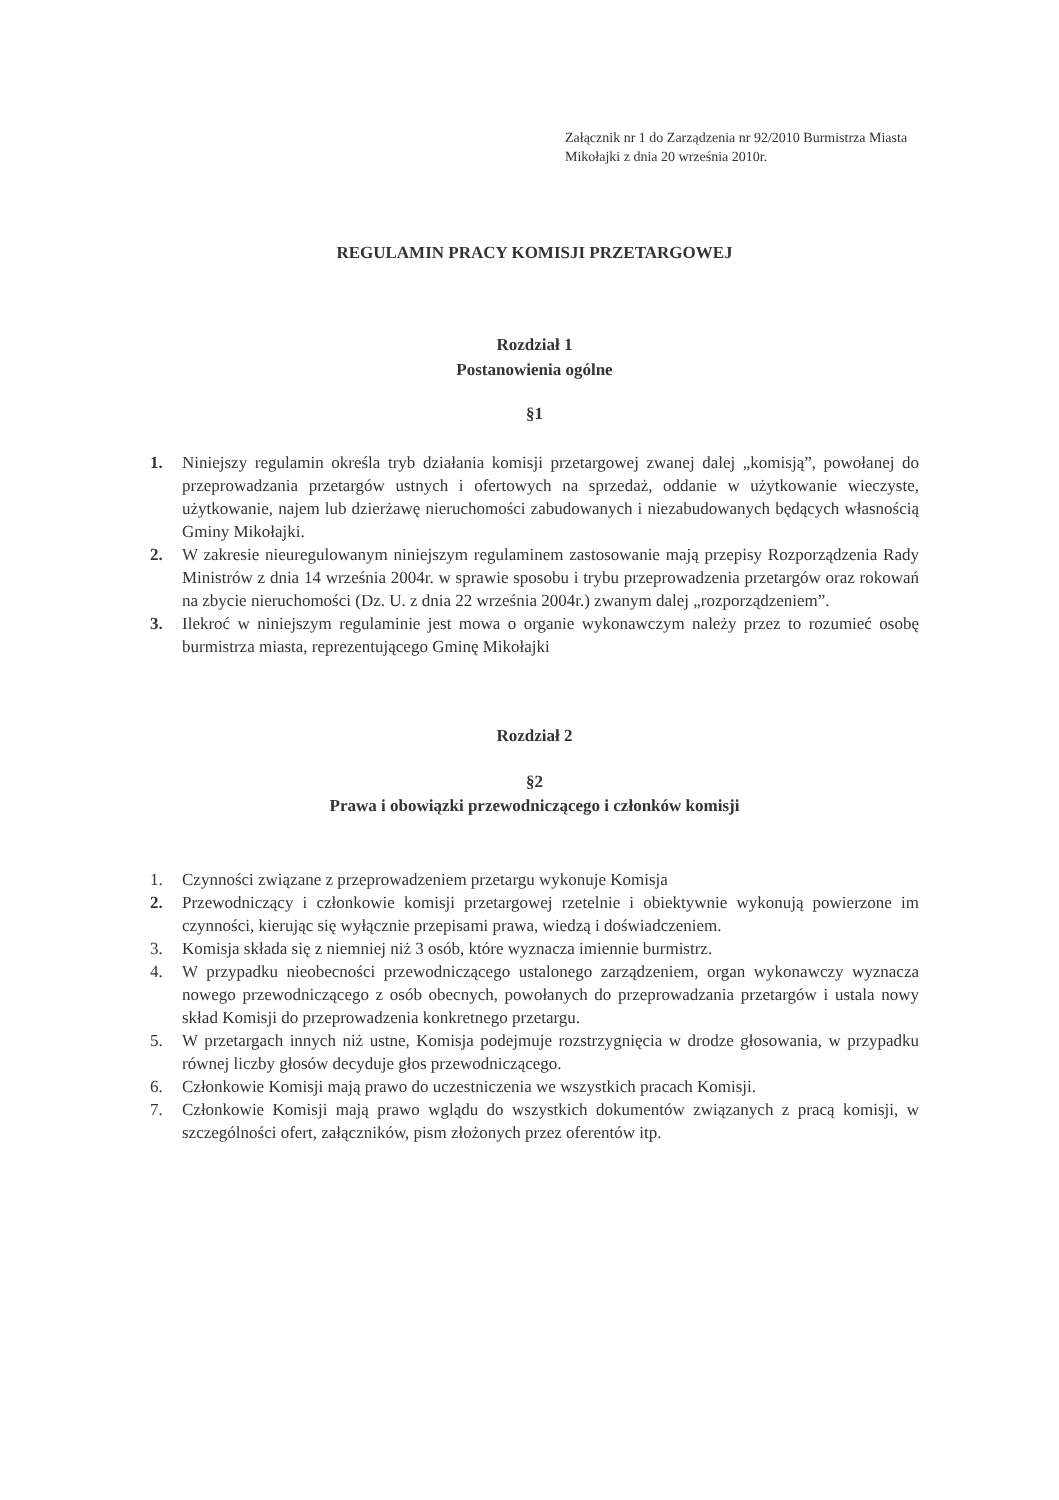Załącznik nr 1 do Zarządzenia nr 92/2010 Burmistrza Miasta Mikołajki z dnia 20 września 2010r.
REGULAMIN PRACY KOMISJI PRZETARGOWEJ
Rozdział 1
Postanowienia ogólne
§1
1. Niniejszy regulamin określa tryb działania komisji przetargowej zwanej dalej „komisją”, powołanej do przeprowadzania przetargów ustnych i ofertowych na sprzedaż, oddanie w użytkowanie wieczyste, użytkowanie, najem lub dzierżawę nieruchomości zabudowanych i niezabudowanych będących własnością Gminy Mikołajki.
2. W zakresie nieuregulowanym niniejszym regulaminem zastosowanie mają przepisy Rozporządzenia Rady Ministrów z dnia 14 września 2004r. w sprawie sposobu i trybu przeprowadzenia przetargów oraz rokowań na zbycie nieruchomości (Dz. U. z dnia 22 września 2004r.) zwanym dalej „rozporządzeniem”.
3. Ilekroć w niniejszym regulaminie jest mowa o organie wykonawczym należy przez to rozumieć osobę burmistrza miasta, reprezentującego Gminę Mikołajki
Rozdział 2
§2
Prawa i obowiązki przewodniczącego i członków komisji
1. Czynności związane z przeprowadzeniem przetargu wykonuje Komisja
2. Przewodniczący i członkowie komisji przetargowej rzetelnie i obiektywnie wykonują powierzone im czynności, kierując się wyłącznie przepisami prawa, wiedzą i doświadczeniem.
3. Komisja składa się z niemniej niż 3 osób, które wyznacza imiennie burmistrz.
4. W przypadku nieobecności przewodniczącego ustalonego zarządzeniem, organ wykonawczy wyznacza nowego przewodniczącego z osób obecnych, powołanych do przeprowadzania przetargów i ustala nowy skład Komisji do przeprowadzenia konkretnego przetargu.
5. W przetargach innych niż ustne, Komisja podejmuje rozstrzygnięcia w drodze głosowania, w przypadku równej liczby głosów decyduje głos przewodniczącego.
6. Członkowie Komisji mają prawo do uczestniczenia we wszystkich pracach Komisji.
7. Członkowie Komisji mają prawo wglądu do wszystkich dokumentów związanych z pracą komisji, w szczególności ofert, załączników, pism złożonych przez oferentów itp.